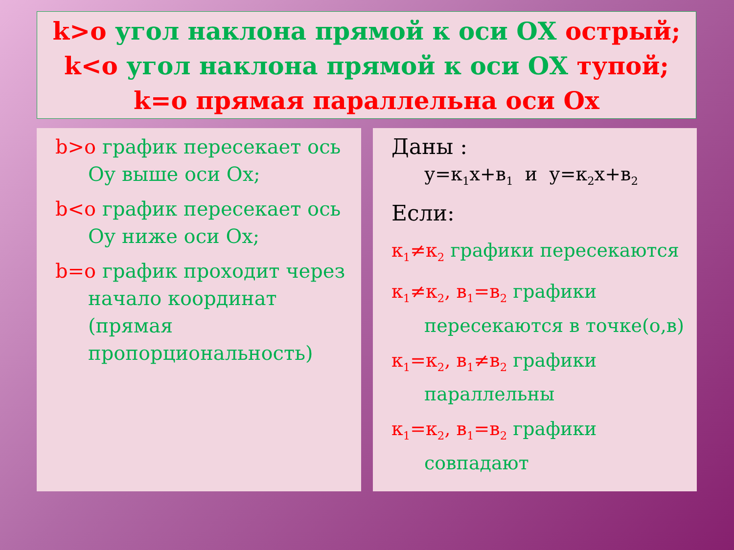k>o угол наклона прямой к оси ОХ острый;
k<o угол наклона прямой к оси ОХ тупой;
k=o прямая параллельна оси Ох
b>o график пересекает ось Оу выше оси Ох;
b<o график пересекает ось Оу ниже оси Ох;
b=o график проходит через начало координат (прямая пропорциональность)
Даны :
у=к<sub>1</sub>х+в<sub>1</sub> и у=к<sub>2</sub>х+в<sub>2</sub>
Если:
к<sub>1</sub>≠к<sub>2</sub> графики пересекаются
к<sub>1</sub>≠к<sub>2</sub>, в<sub>1</sub>=в<sub>2</sub> графики пересекаются в точке(о,в)
к<sub>1</sub>=к<sub>2</sub>, в<sub>1</sub>≠в<sub>2</sub> графики параллельны
к<sub>1</sub>=к<sub>2</sub>, в<sub>1</sub>=в<sub>2</sub> графики совпадают